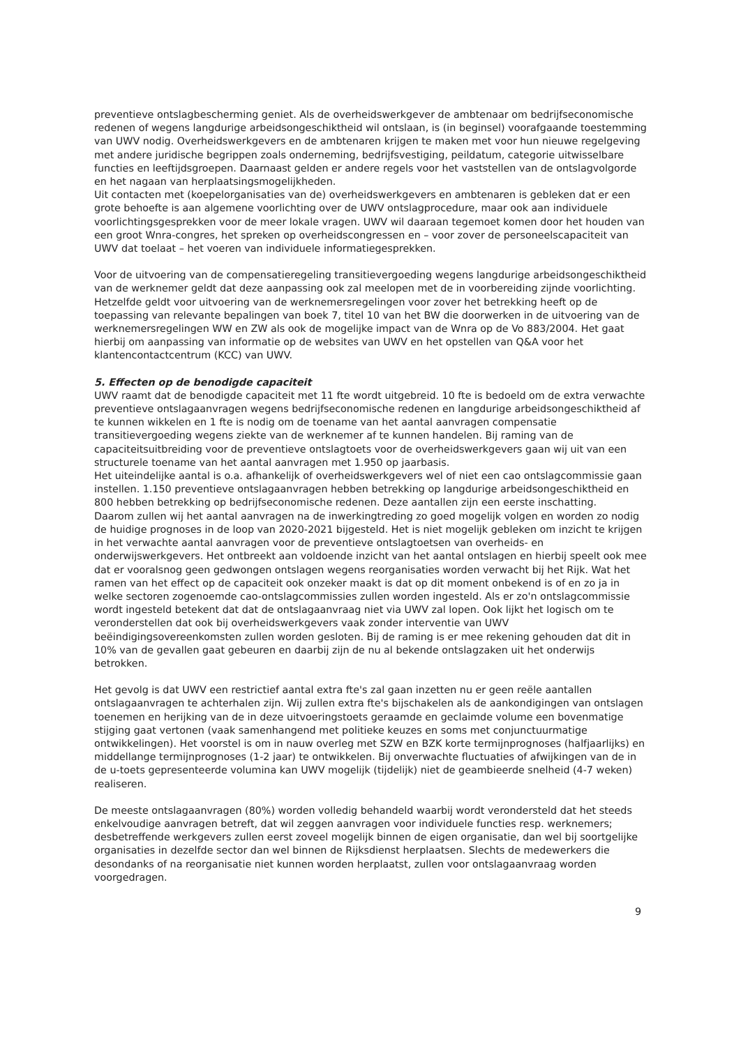preventieve ontslagbescherming geniet. Als de overheidswerkgever de ambtenaar om bedrijfseconomische redenen of wegens langdurige arbeidsongeschiktheid wil ontslaan, is (in beginsel) voorafgaande toestemming van UWV nodig. Overheidswerkgevers en de ambtenaren krijgen te maken met voor hun nieuwe regelgeving met andere juridische begrippen zoals onderneming, bedrijfsvestiging, peildatum, categorie uitwisselbare functies en leeftijdsgroepen. Daarnaast gelden er andere regels voor het vaststellen van de ontslagvolgorde en het nagaan van herplaatsingsmogelijkheden.
Uit contacten met (koepelorganisaties van de) overheidswerkgevers en ambtenaren is gebleken dat er een grote behoefte is aan algemene voorlichting over de UWV ontslagprocedure, maar ook aan individuele voorlichtingsgesprekken voor de meer lokale vragen. UWV wil daaraan tegemoet komen door het houden van een groot Wnra-congres, het spreken op overheidscongressen en – voor zover de personeelscapaciteit van UWV dat toelaat – het voeren van individuele informatiegesprekken.
Voor de uitvoering van de compensatieregeling transitievergoeding wegens langdurige arbeidsongeschiktheid van de werknemer geldt dat deze aanpassing ook zal meelopen met de in voorbereiding zijnde voorlichting. Hetzelfde geldt voor uitvoering van de werknemersregelingen voor zover het betrekking heeft op de toepassing van relevante bepalingen van boek 7, titel 10 van het BW die doorwerken in de uitvoering van de werknemersregelingen WW en ZW als ook de mogelijke impact van de Wnra op de Vo 883/2004. Het gaat hierbij om aanpassing van informatie op de websites van UWV en het opstellen van Q&A voor het klantencontactcentrum (KCC) van UWV.
5. Effecten op de benodigde capaciteit
UWV raamt dat de benodigde capaciteit met 11 fte wordt uitgebreid. 10 fte is bedoeld om de extra verwachte preventieve ontslagaanvragen wegens bedrijfseconomische redenen en langdurige arbeidsongeschiktheid af te kunnen wikkelen en 1 fte is nodig om de toename van het aantal aanvragen compensatie transitievergoeding wegens ziekte van de werknemer af te kunnen handelen. Bij raming van de capaciteitsuitbreiding voor de preventieve ontslagtoets voor de overheidswerkgevers gaan wij uit van een structurele toename van het aantal aanvragen met 1.950 op jaarbasis.
Het uiteindelijke aantal is o.a. afhankelijk of overheidswerkgevers wel of niet een cao ontslagcommissie gaan instellen. 1.150 preventieve ontslagaanvragen hebben betrekking op langdurige arbeidsongeschiktheid en 800 hebben betrekking op bedrijfseconomische redenen. Deze aantallen zijn een eerste inschatting.
Daarom zullen wij het aantal aanvragen na de inwerkingtreding zo goed mogelijk volgen en worden zo nodig de huidige prognoses in de loop van 2020-2021 bijgesteld. Het is niet mogelijk gebleken om inzicht te krijgen in het verwachte aantal aanvragen voor de preventieve ontslagtoetsen van overheids- en onderwijswerkgevers. Het ontbreekt aan voldoende inzicht van het aantal ontslagen en hierbij speelt ook mee dat er vooralsnog geen gedwongen ontslagen wegens reorganisaties worden verwacht bij het Rijk. Wat het ramen van het effect op de capaciteit ook onzeker maakt is dat op dit moment onbekend is of en zo ja in welke sectoren zogenoemde cao-ontslagcommissies zullen worden ingesteld. Als er zo'n ontslagcommissie wordt ingesteld betekent dat dat de ontslagaanvraag niet via UWV zal lopen. Ook lijkt het logisch om te veronderstellen dat ook bij overheidswerkgevers vaak zonder interventie van UWV beëindigingsovereenkomsten zullen worden gesloten. Bij de raming is er mee rekening gehouden dat dit in 10% van de gevallen gaat gebeuren en daarbij zijn de nu al bekende ontslagzaken uit het onderwijs betrokken.
Het gevolg is dat UWV een restrictief aantal extra fte's zal gaan inzetten nu er geen reële aantallen ontslagaanvragen te achterhalen zijn. Wij zullen extra fte's bijschakelen als de aankondigingen van ontslagen toenemen en herijking van de in deze uitvoeringstoets geraamde en geclaimde volume een bovenmatige stijging gaat vertonen (vaak samenhangend met politieke keuzes en soms met conjunctuurmatige ontwikkelingen). Het voorstel is om in nauw overleg met SZW en BZK korte termijnprognoses (halfjaarlijks) en middellange termijnprognoses (1-2 jaar) te ontwikkelen. Bij onverwachte fluctuaties of afwijkingen van de in de u-toets gepresenteerde volumina kan UWV mogelijk (tijdelijk) niet de geambieerde snelheid (4-7 weken) realiseren.
De meeste ontslagaanvragen (80%) worden volledig behandeld waarbij wordt verondersteld dat het steeds enkelvoudige aanvragen betreft, dat wil zeggen aanvragen voor individuele functies resp. werknemers; desbetreffende werkgevers zullen eerst zoveel mogelijk binnen de eigen organisatie, dan wel bij soortgelijke organisaties in dezelfde sector dan wel binnen de Rijksdienst herplaatsen. Slechts de medewerkers die desondanks of na reorganisatie niet kunnen worden herplaatst, zullen voor ontslagaanvraag worden voorgedragen.
9